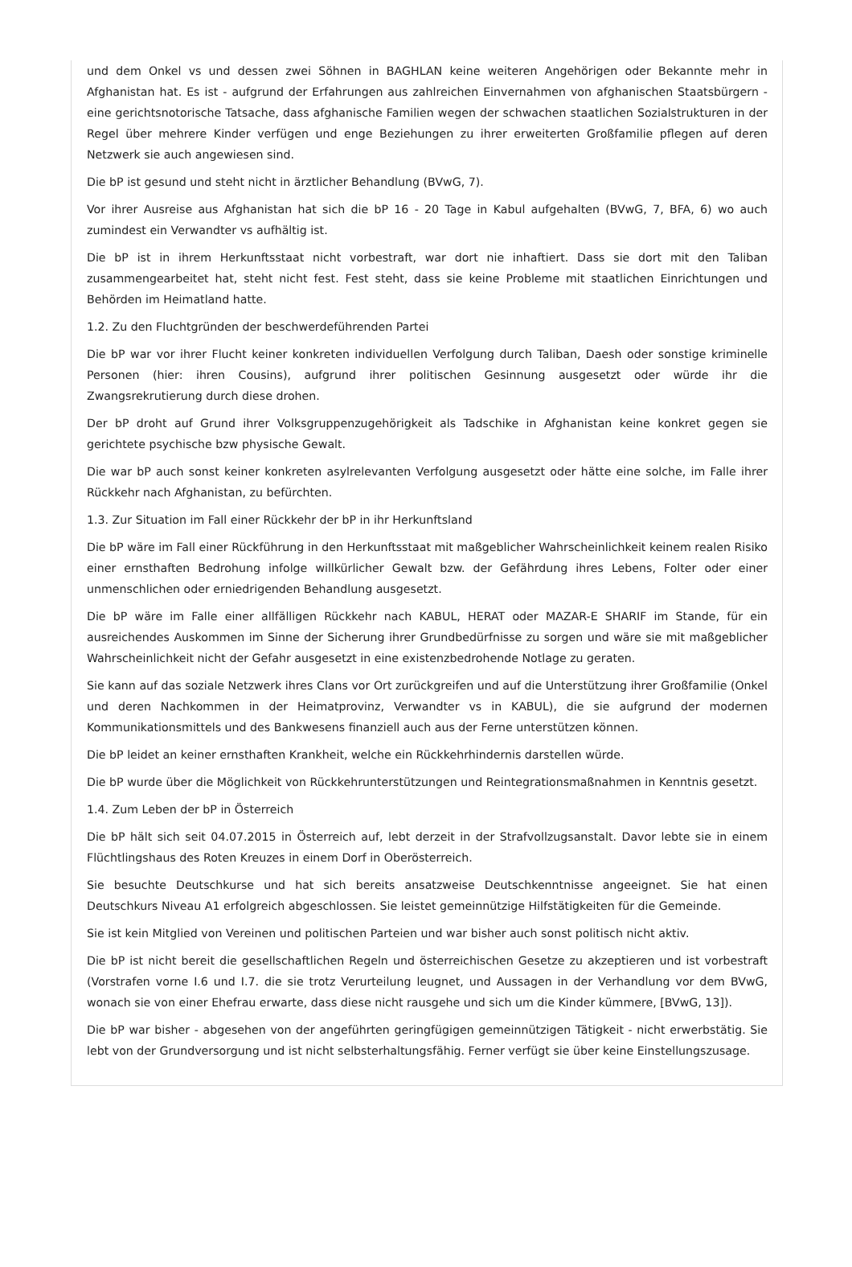und dem Onkel vs und dessen zwei Söhnen in BAGHLAN keine weiteren Angehörigen oder Bekannte mehr in Afghanistan hat. Es ist - aufgrund der Erfahrungen aus zahlreichen Einvernahmen von afghanischen Staatsbürgern - eine gerichtsnotorische Tatsache, dass afghanische Familien wegen der schwachen staatlichen Sozialstrukturen in der Regel über mehrere Kinder verfügen und enge Beziehungen zu ihrer erweiterten Großfamilie pflegen auf deren Netzwerk sie auch angewiesen sind.
Die bP ist gesund und steht nicht in ärztlicher Behandlung (BVwG, 7).
Vor ihrer Ausreise aus Afghanistan hat sich die bP 16 - 20 Tage in Kabul aufgehalten (BVwG, 7, BFA, 6) wo auch zumindest ein Verwandter vs aufhältig ist.
Die bP ist in ihrem Herkunftsstaat nicht vorbestraft, war dort nie inhaftiert. Dass sie dort mit den Taliban zusammengearbeitet hat, steht nicht fest. Fest steht, dass sie keine Probleme mit staatlichen Einrichtungen und Behörden im Heimatland hatte.
1.2. Zu den Fluchtgründen der beschwerdeführenden Partei
Die bP war vor ihrer Flucht keiner konkreten individuellen Verfolgung durch Taliban, Daesh oder sonstige kriminelle Personen (hier: ihren Cousins), aufgrund ihrer politischen Gesinnung ausgesetzt oder würde ihr die Zwangsrekrutierung durch diese drohen.
Der bP droht auf Grund ihrer Volksgruppenzugehörigkeit als Tadschike in Afghanistan keine konkret gegen sie gerichtete psychische bzw physische Gewalt.
Die war bP auch sonst keiner konkreten asylrelevanten Verfolgung ausgesetzt oder hätte eine solche, im Falle ihrer Rückkehr nach Afghanistan, zu befürchten.
1.3. Zur Situation im Fall einer Rückkehr der bP in ihr Herkunftsland
Die bP wäre im Fall einer Rückführung in den Herkunftsstaat mit maßgeblicher Wahrscheinlichkeit keinem realen Risiko einer ernsthaften Bedrohung infolge willkürlicher Gewalt bzw. der Gefährdung ihres Lebens, Folter oder einer unmenschlichen oder erniedrigenden Behandlung ausgesetzt.
Die bP wäre im Falle einer allfälligen Rückkehr nach KABUL, HERAT oder MAZAR-E SHARIF im Stande, für ein ausreichendes Auskommen im Sinne der Sicherung ihrer Grundbedürfnisse zu sorgen und wäre sie mit maßgeblicher Wahrscheinlichkeit nicht der Gefahr ausgesetzt in eine existenzbedrohende Notlage zu geraten.
Sie kann auf das soziale Netzwerk ihres Clans vor Ort zurückgreifen und auf die Unterstützung ihrer Großfamilie (Onkel und deren Nachkommen in der Heimatprovinz, Verwandter vs in KABUL), die sie aufgrund der modernen Kommunikationsmittels und des Bankwesens finanziell auch aus der Ferne unterstützen können.
Die bP leidet an keiner ernsthaften Krankheit, welche ein Rückkehrhindernis darstellen würde.
Die bP wurde über die Möglichkeit von Rückkehrunterstützungen und Reintegrationsmaßnahmen in Kenntnis gesetzt.
1.4. Zum Leben der bP in Österreich
Die bP hält sich seit 04.07.2015 in Österreich auf, lebt derzeit in der Strafvollzugsanstalt. Davor lebte sie in einem Flüchtlingshaus des Roten Kreuzes in einem Dorf in Oberösterreich.
Sie besuchte Deutschkurse und hat sich bereits ansatzweise Deutschkenntnisse angeeignet. Sie hat einen Deutschkurs Niveau A1 erfolgreich abgeschlossen. Sie leistet gemeinnützige Hilfstätigkeiten für die Gemeinde.
Sie ist kein Mitglied von Vereinen und politischen Parteien und war bisher auch sonst politisch nicht aktiv.
Die bP ist nicht bereit die gesellschaftlichen Regeln und österreichischen Gesetze zu akzeptieren und ist vorbestraft (Vorstrafen vorne I.6 und I.7. die sie trotz Verurteilung leugnet, und Aussagen in der Verhandlung vor dem BVwG, wonach sie von einer Ehefrau erwarte, dass diese nicht rausgehe und sich um die Kinder kümmere, [BVwG, 13]).
Die bP war bisher - abgesehen von der angeführten geringfügigen gemeinnützigen Tätigkeit - nicht erwerbstätig. Sie lebt von der Grundversorgung und ist nicht selbsterhaltungsfähig. Ferner verfügt sie über keine Einstellungszusage.